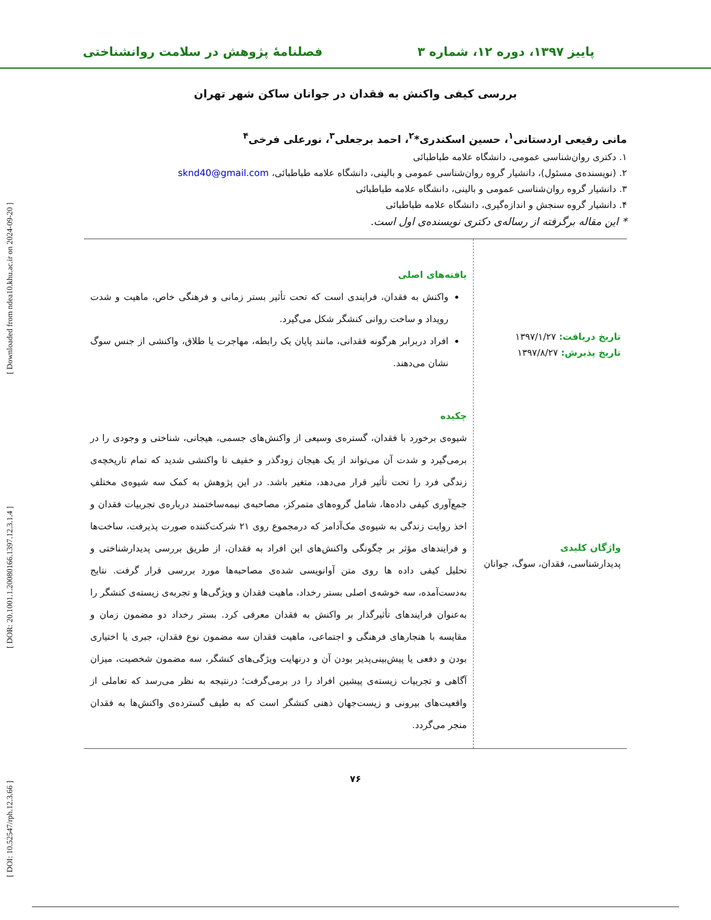[ DOI: 10.52547/rph.12.3.66 ] [ DOR: 20.1001.1.20080166.1397.12.3.1.4 ] [ Downloaded from ndea10.khu.ac.ir on 2024-09-20 ]
پاییز ۱۳۹۷، دوره ۱۲، شماره ۳ فصلنامهٔ پژوهش در سلامت روانشناختی
بررسی کیفی واکنش به فقدان در جوانان ساکن شهر تهران
مانی رفیعی اردستانی<sup>۱</sup>، حسین اسکندری*<sup>۲</sup>، احمد برجعلی<sup>۳</sup>، نورعلی فرخی<sup>۴</sup>
۱. دکتری روان‌شناسی عمومی، دانشگاه علامه طباطبائی
۲. (نویسنده‌ی مسئول)، دانشیار گروه روان‌شناسی عمومی و بالینی، دانشگاه علامه طباطبائی، sknd40@gmail.com
۳. دانشیار گروه روان‌شناسی عمومی و بالینی، دانشگاه علامه طباطبائی
۴. دانشیار گروه سنجش و اندازه‌گیری، دانشگاه علامه طباطبائی
* این مقاله برگرفته از رساله‌ی دکتری نویسنده‌ی اول است.
تاریخ دریافت: ۱۳۹۷/۱/۲۷
تاریخ پذیرش: ۱۳۹۷/۸/۲۷
واژگان کلیدی
پدیدارشناسی، فقدان، سوگ، جوانان
یافته‌های اصلی
واکنش به فقدان، فرایندی است که تحت تأثیر بستر زمانی و فرهنگی خاص، ماهیت و شدت رویداد و ساخت روانی کنشگر شکل می‌گیرد.
افراد دربرابر هرگونه فقدانی، مانند پایان یک رابطه، مهاجرت یا طلاق، واکنشی از جنس سوگ نشان می‌دهند.
چکیده
شیوه‌ی برخورد با فقدان، گستره‌ی وسیعی از واکنش‌های جسمی، هیجانی، شناختی و وجودی را در برمی‌گیرد و شدت آن می‌تواند از یک هیجان زودگذر و خفیف تا واکنشی شدید که تمام تاریخچه‌ی زندگی فرد را تحت تأثیر قرار می‌دهد، متغیر باشد. در این پژوهش به کمک سه شیوه‌ی مختلفِ جمع‌آوری کیفی داده‌ها، شامل گروه‌های متمرکز، مصاحبه‌ی نیمه‌ساختمند درباره‌ی تجربیات فقدان و اخذ روایت زندگی به شیوه‌ی مک‌آدامز که درمجموع روی ۲۱ شرکت‌کننده صورت پذیرفت، ساخت‌ها و فرایندهای مؤثر بر چگونگی واکنش‌های این افراد به فقدان، از طریق بررسی پدیدارشناختی و تحلیل کیفی داده ها روی متن آوانویسی شده‌ی مصاحبه‌ها مورد بررسی قرار گرفت. نتایج به‌دست‌آمده، سه خوشه‌ی اصلی بستر رخداد، ماهیت فقدان و ویژگی‌ها و تجربه‌ی زیسته‌ی کنشگر را به‌عنوان فرایندهای تأثیرگذار بر واکنش به فقدان معرفی کرد. بستر رخداد دو مضمون زمان و مقایسه با هنجارهای فرهنگی و اجتماعی، ماهیت فقدان سه مضمون نوع فقدان، جبری یا اختیاری بودن و دفعی یا پیش‌بینی‌پذیر بودن آن و درنهایت ویژگی‌های کنشگر، سه مضمون شخصیت، میزان آگاهی و تجربیات زیسته‌ی پیشین افراد را در برمی‌گرفت؛ درنتیجه به نظر می‌رسد که تعاملی از واقعیت‌های بیرونی و زیست‌جهان ذهنی کنشگر است که به طیف گسترده‌ی واکنش‌ها به فقدان منجر می‌گردد.
۷۶